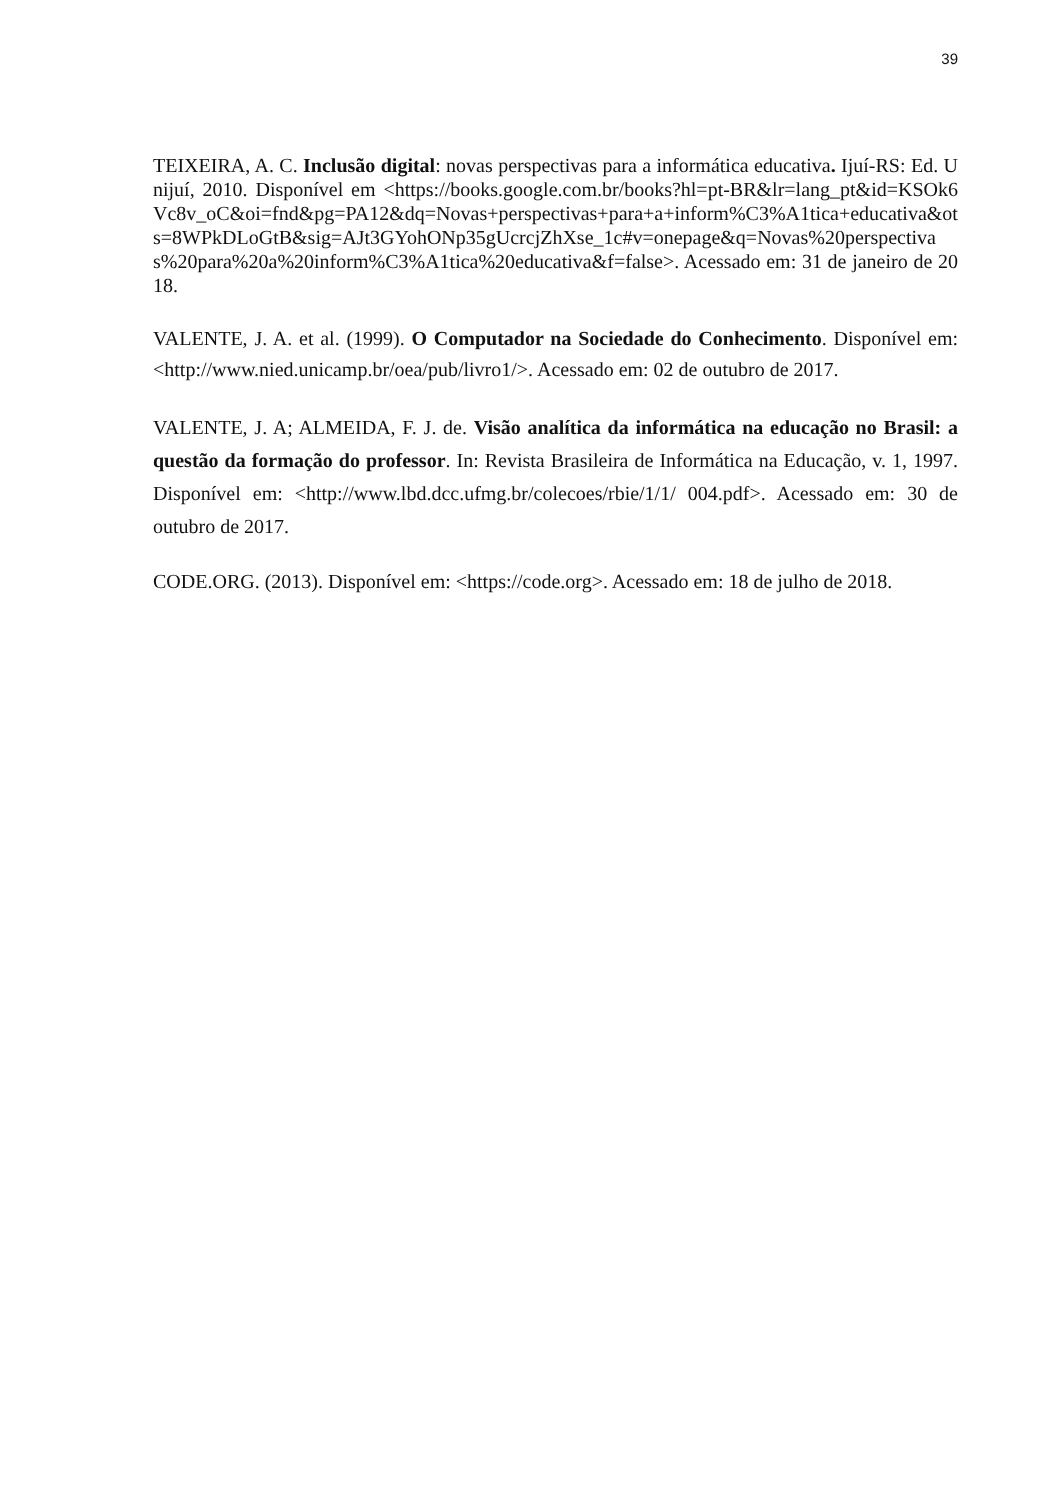39
TEIXEIRA, A. C. Inclusão digital: novas perspectivas para a informática educativa. Ijuí-RS: Ed. Unijuí, 2010. Disponível em <https://books.google.com.br/books?hl=pt-BR&lr=lang_pt&id=KSOk6Vc8v_oC&oi=fnd&pg=PA12&dq=Novas+perspectivas+para+a+inform%C3%A1tica+educativa&ots=8WPkDLoGtB&sig=AJt3GYohONp35gUcrcjZhXse_1c#v=onepage&q=Novas%20perspectivas%20para%20a%20inform%C3%A1tica%20educativa&f=false>. Acessado em: 31 de janeiro de 2018.
VALENTE, J. A. et al. (1999). O Computador na Sociedade do Conhecimento. Disponível em: <http://www.nied.unicamp.br/oea/pub/livro1/>. Acessado em: 02 de outubro de 2017.
VALENTE, J. A; ALMEIDA, F. J. de. Visão analítica da informática na educação no Brasil: a questão da formação do professor. In: Revista Brasileira de Informática na Educação, v. 1, 1997. Disponível em: <http://www.lbd.dcc.ufmg.br/colecoes/rbie/1/1/ 004.pdf>. Acessado em: 30 de outubro de 2017.
CODE.ORG. (2013). Disponível em: <https://code.org>. Acessado em: 18 de julho de 2018.